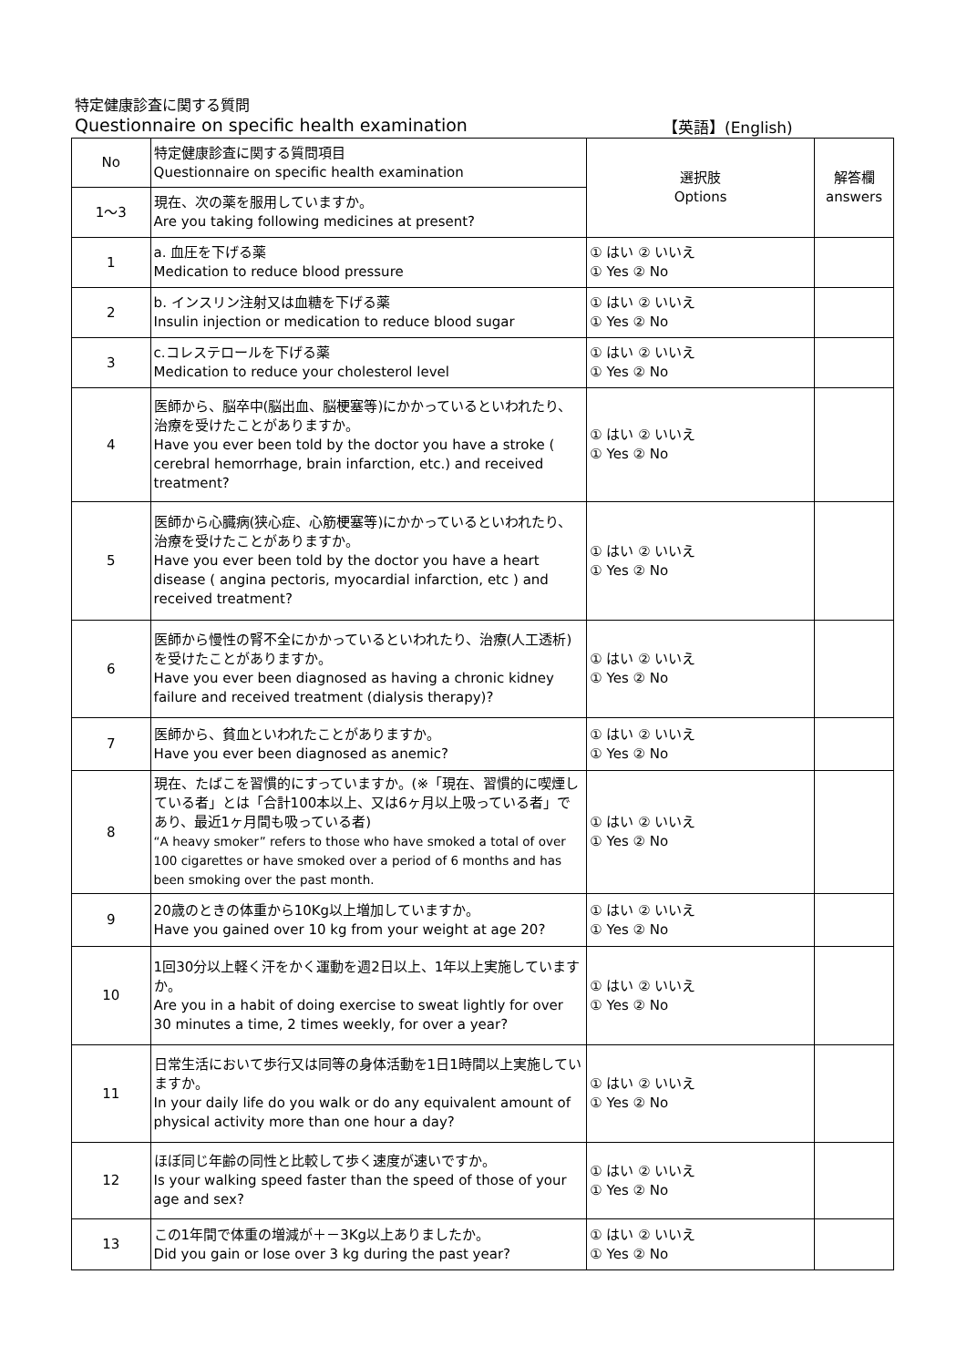特定健康診査に関する質問
Questionnaire on specific health examination 【英語】(English)
| No | 特定健康診査に関する質問項目 Questionnaire on specific health examination | 選択肢 Options | 解答欄 answers |
| 1～3 | 現在、次の薬を服用していますか。 Are you taking following medicines at present? | | |
| 1 | a. 血圧を下げる薬 Medication to reduce blood pressure | ① はい ② いいえ ① Yes ② No | |
| 2 | b. インスリン注射又は血糖を下げる薬 Insulin injection or medication to reduce blood sugar | ① はい ② いいえ ① Yes ② No | |
| 3 | c.コレステロールを下げる薬 Medication to reduce your cholesterol level | ① はい ② いいえ ① Yes ② No | |
| 4 | 医師から、脳卒中(脳出血、脳梗塞等)にかかっているといわれたり、治療を受けたことがありますか。 Have you ever been told by the doctor you have a stroke ( cerebral hemorrhage, brain infarction, etc.) and received treatment? | ① はい ② いいえ ① Yes ② No | |
| 5 | 医師から心臓病(狭心症、心筋梗塞等)にかかっているといわれたり、治療を受けたことがありますか。 Have you ever been told by the doctor you have a heart disease ( angina pectoris, myocardial infarction, etc ) and received treatment? | ① はい ② いいえ ① Yes ② No | |
| 6 | 医師から慢性の腎不全にかかっているといわれたり、治療(人工透析)を受けたことがありますか。 Have you ever been diagnosed as having a chronic kidney failure and received treatment (dialysis therapy)? | ① はい ② いいえ ① Yes ② No | |
| 7 | 医師から、貧血といわれたことがありますか。 Have you ever been diagnosed as anemic? | ① はい ② いいえ ① Yes ② No | |
| 8 | 現在、たばこを習慣的にすっていますか。(※「現在、習慣的に喫煙している者」とは「合計100本以上、又は6ヶ月以上吸っている者」であり、最近1ヶ月間も吸っている者) “A heavy smoker” refers to those who have smoked a total of over 100 cigarettes or have smoked over a period of 6 months and has been smoking over the past month. | ① はい ② いいえ ① Yes ② No | |
| 9 | 20歳のときの体重から10Kg以上増加していますか。 Have you gained over 10 kg from your weight at age 20? | ① はい ② いいえ ① Yes ② No | |
| 10 | 1回30分以上軽く汗をかく運動を週2日以上、1年以上実施していますか。 Are you in a habit of doing exercise to sweat lightly for over 30 minutes a time, 2 times weekly, for over a year? | ① はい ② いいえ ① Yes ② No | |
| 11 | 日常生活において歩行又は同等の身体活動を1日1時間以上実施していますか。 In your daily life do you walk or do any equivalent amount of physical activity more than one hour a day? | ① はい ② いいえ ① Yes ② No | |
| 12 | ほぼ同じ年齢の同性と比較して歩く速度が速いですか。 Is your walking speed faster than the speed of those of your age and sex? | ① はい ② いいえ ① Yes ② No | |
| 13 | この1年間で体重の増減が＋－3Kg以上ありましたか。 Did you gain or lose over 3 kg during the past year? | ① はい ② いいえ ① Yes ② No | |